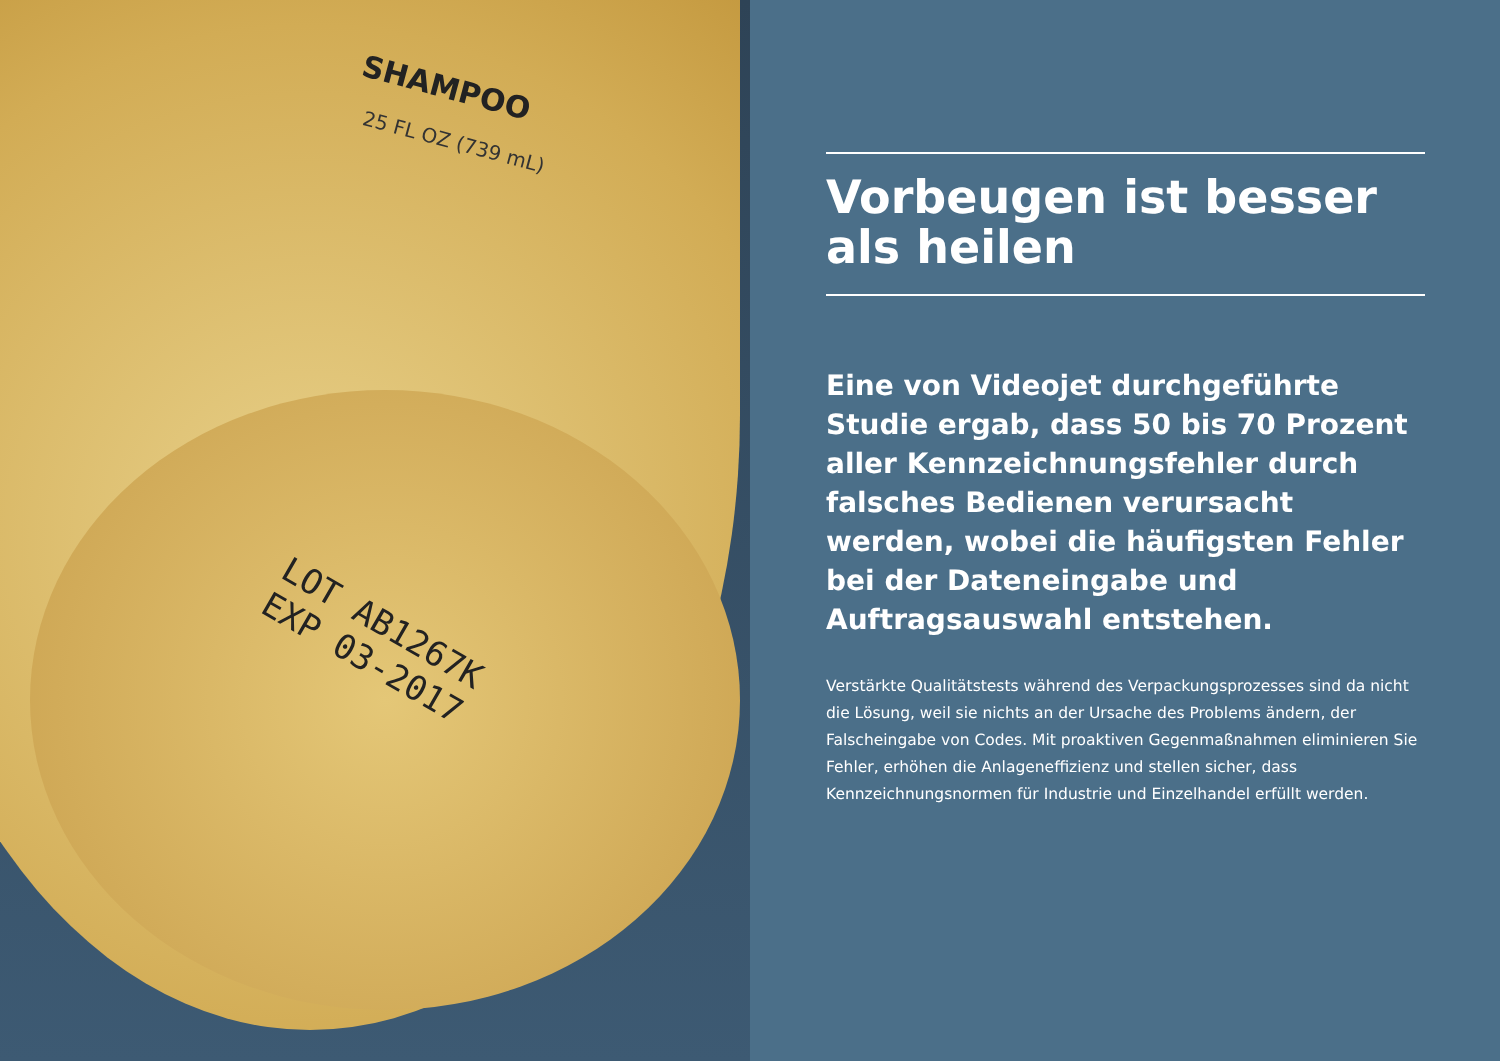SHAMPOO
25 FL OZ (739 mL)
LOT AB1267K
EXP 03-2017
Vorbeugen ist besser als heilen
Eine von Videojet durchgeführte Studie ergab, dass 50 bis 70 Prozent aller Kennzeichnungsfehler durch falsches Bedienen verursacht werden, wobei die häufigsten Fehler bei der Dateneingabe und Auftragsauswahl entstehen.
Verstärkte Qualitätstests während des Verpackungsprozesses sind da nicht die Lösung, weil sie nichts an der Ursache des Problems ändern, der Falscheingabe von Codes. Mit proaktiven Gegenmaßnahmen eliminieren Sie Fehler, erhöhen die Anlageneffizienz und stellen sicher, dass Kennzeichnungsnormen für Industrie und Einzelhandel erfüllt werden.